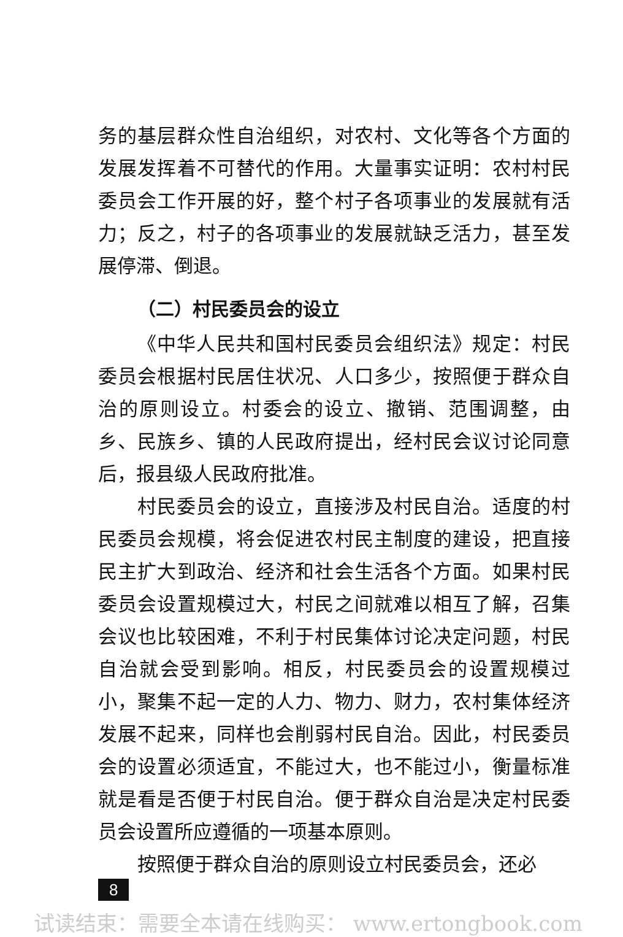务的基层群众性自治组织，对农村、文化等各个方面的发展发挥着不可替代的作用。大量事实证明：农村村民委员会工作开展的好，整个村子各项事业的发展就有活力；反之，村子的各项事业的发展就缺乏活力，甚至发展停滞、倒退。
（二）村民委员会的设立
《中华人民共和国村民委员会组织法》规定：村民委员会根据村民居住状况、人口多少，按照便于群众自治的原则设立。村委会的设立、撤销、范围调整，由乡、民族乡、镇的人民政府提出，经村民会议讨论同意后，报县级人民政府批准。
村民委员会的设立，直接涉及村民自治。适度的村民委员会规模，将会促进农村民主制度的建设，把直接民主扩大到政治、经济和社会生活各个方面。如果村民委员会设置规模过大，村民之间就难以相互了解，召集会议也比较困难，不利于村民集体讨论决定问题，村民自治就会受到影响。相反，村民委员会的设置规模过小，聚集不起一定的人力、物力、财力，农村集体经济发展不起来，同样也会削弱村民自治。因此，村民委员会的设置必须适宜，不能过大，也不能过小，衡量标准就是看是否便于村民自治。便于群众自治是决定村民委员会设置所应遵循的一项基本原则。
按照便于群众自治的原则设立村民委员会，还必
8
试读结束：需要全本请在线购买： www.ertongbook.com